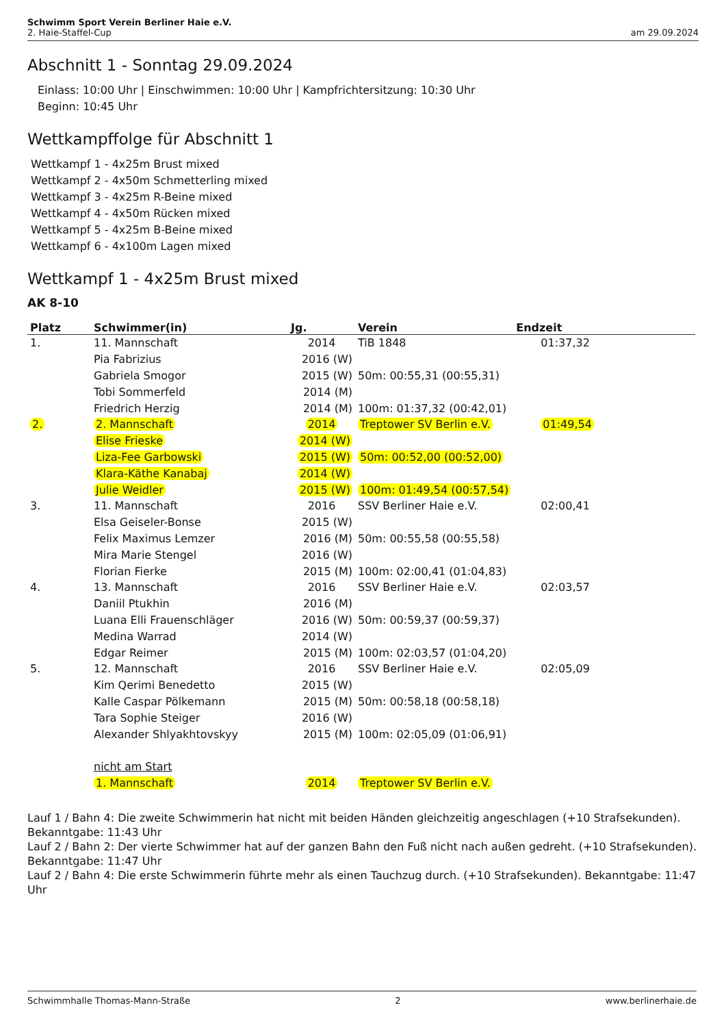Schwimm Sport Verein Berliner Haie e.V.
2. Haie-Staffel-Cup
am 29.09.2024
Abschnitt 1 - Sonntag 29.09.2024
Einlass: 10:00 Uhr | Einschwimmen: 10:00 Uhr | Kampfrichtersitzung: 10:30 Uhr
Beginn: 10:45 Uhr
Wettkampffolge für Abschnitt 1
Wettkampf 1 - 4x25m Brust mixed
Wettkampf 2 - 4x50m Schmetterling mixed
Wettkampf 3 - 4x25m R-Beine mixed
Wettkampf 4 - 4x50m Rücken mixed
Wettkampf 5 - 4x25m B-Beine mixed
Wettkampf 6 - 4x100m Lagen mixed
Wettkampf 1 - 4x25m Brust mixed
AK 8-10
| Platz | Schwimmer(in) | Jg. | Verein | Endzeit |
| --- | --- | --- | --- | --- |
| 1. | 11. Mannschaft | 2014 | TiB 1848 | 01:37,32 |
| | Pia Fabrizius | 2016 (W) | | |
| | Gabriela Smogor | 2015 (W) | 50m: 00:55,31 (00:55,31) | |
| | Tobi Sommerfeld | 2014 (M) | | |
| | Friedrich Herzig | 2014 (M) | 100m: 01:37,32 (00:42,01) | |
| 2. | 2. Mannschaft | 2014 | Treptower SV Berlin e.V. | 01:49,54 |
| | Elise Frieske | 2014 (W) | | |
| | Liza-Fee Garbowski | 2015 (W) | 50m: 00:52,00 (00:52,00) | |
| | Klara-Käthe Kanabaj | 2014 (W) | | |
| | Julie Weidler | 2015 (W) | 100m: 01:49,54 (00:57,54) | |
| 3. | 11. Mannschaft | 2016 | SSV Berliner Haie e.V. | 02:00,41 |
| | Elsa Geiseler-Bonse | 2015 (W) | | |
| | Felix Maximus Lemzer | 2016 (M) | 50m: 00:55,58 (00:55,58) | |
| | Mira Marie Stengel | 2016 (W) | | |
| | Florian Fierke | 2015 (M) | 100m: 02:00,41 (01:04,83) | |
| 4. | 13. Mannschaft | 2016 | SSV Berliner Haie e.V. | 02:03,57 |
| | Daniil Ptukhin | 2016 (M) | | |
| | Luana Elli Frauenschläger | 2016 (W) | 50m: 00:59,37 (00:59,37) | |
| | Medina Warrad | 2014 (W) | | |
| | Edgar Reimer | 2015 (M) | 100m: 02:03,57 (01:04,20) | |
| 5. | 12. Mannschaft | 2016 | SSV Berliner Haie e.V. | 02:05,09 |
| | Kim Qerimi Benedetto | 2015 (W) | | |
| | Kalle Caspar Pölkemann | 2015 (M) | 50m: 00:58,18 (00:58,18) | |
| | Tara Sophie Steiger | 2016 (W) | | |
| | Alexander Shlyakhtovskyy | 2015 (M) | 100m: 02:05,09 (01:06,91) | |
| | nicht am Start | | | |
| | 1. Mannschaft | 2014 | Treptower SV Berlin e.V. | |
Lauf 1 / Bahn 4: Die zweite Schwimmerin hat nicht mit beiden Händen gleichzeitig angeschlagen (+10 Strafsekunden). Bekanntgabe: 11:43 Uhr
Lauf 2 / Bahn 2: Der vierte Schwimmer hat auf der ganzen Bahn den Fuß nicht nach außen gedreht. (+10 Strafsekunden). Bekanntgabe: 11:47 Uhr
Lauf 2 / Bahn 4: Die erste Schwimmerin führte mehr als einen Tauchzug durch. (+10 Strafsekunden). Bekanntgabe: 11:47 Uhr
Schwimmhalle Thomas-Mann-Straße 2 www.berlinerhaie.de